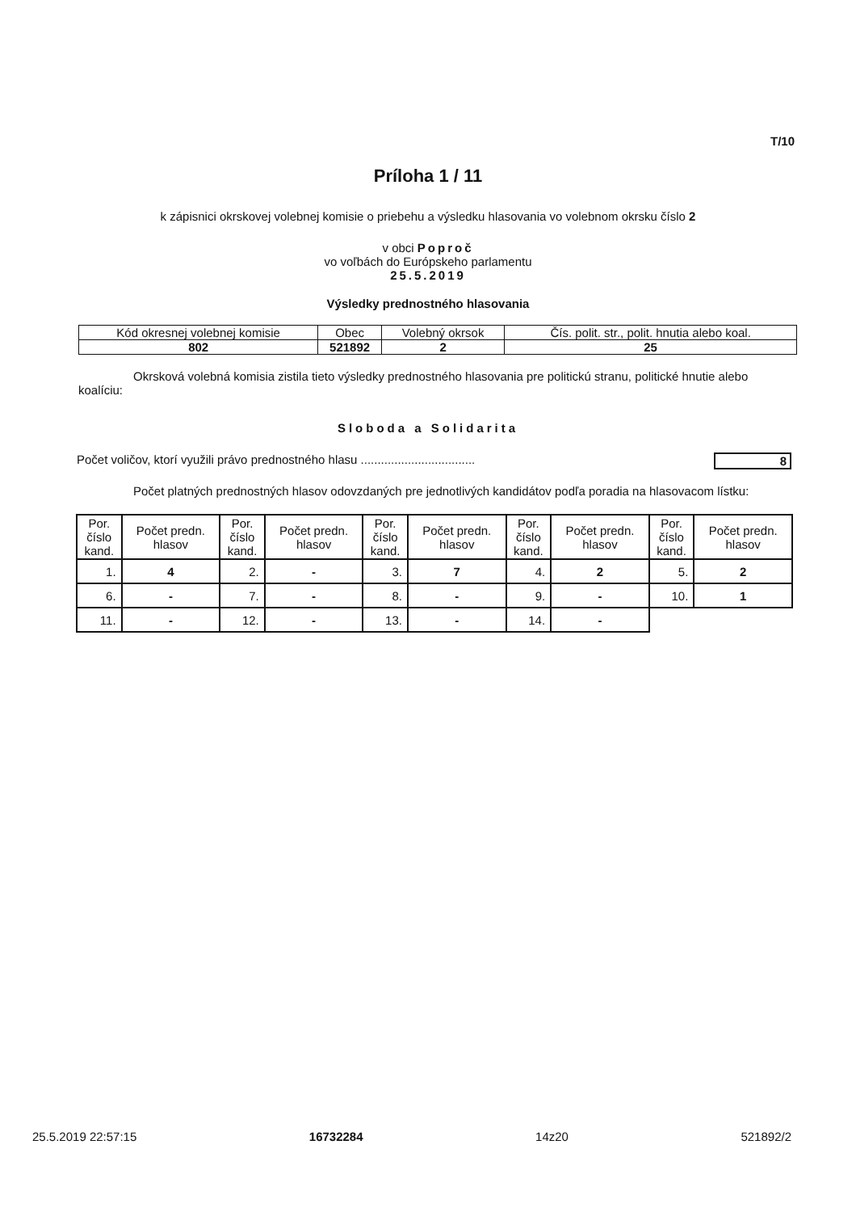T/10
Príloha 1 / 11
k zápisnici okrskovej volebnej komisie o priebehu a výsledku hlasovania vo volebnom okrsku číslo 2
v obci Poproč
vo voľbách do Európskeho parlamentu
25.5.2019
Výsledky prednostného hlasovania
| Kód okresnej volebnej komisie | Obec | Volebný okrsok | Čís. polit. str., polit. hnutia alebo koal. |
| 802 | 521892 | 2 | 25 |
Okrsková volebná komisia zistila tieto výsledky prednostného hlasovania pre politickú stranu, politické hnutie alebo koalíciu:
Sloboda a Solidarita
Počet voličov, ktorí využili právo prednostného hlasu .................................. 8
Počet platných prednostných hlasov odovzdaných pre jednotlivých kandidátov podľa poradia na hlasovacom lístku:
| Por. číslo kand. | Počet predn. hlasov | Por. číslo kand. | Počet predn. hlasov | Por. číslo kand. | Počet predn. hlasov | Por. číslo kand. | Počet predn. hlasov | Por. číslo kand. | Počet predn. hlasov |
| --- | --- | --- | --- | --- | --- | --- | --- | --- | --- |
| 1. | 4 | 2. | - | 3. | 7 | 4. | 2 | 5. | 2 |
| 6. | - | 7. | - | 8. | - | 9. | - | 10. | 1 |
| 11. | - | 12. | - | 13. | - | 14. | - | | |
25.5.2019 22:57:15 16732284 14z20 521892/2